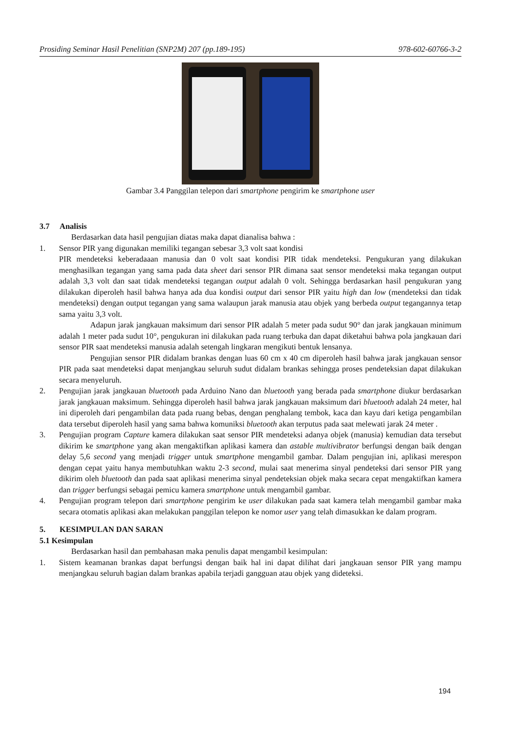Prosiding Seminar Hasil Penelitian (SNP2M) 207 (pp.189-195) 978-602-60766-3-2
Gambar 3.4 Panggilan telepon dari smartphone pengirim ke smartphone user
3.7 Analisis
Berdasarkan data hasil pengujian diatas maka dapat dianalisa bahwa :
1. Sensor PIR yang digunakan memiliki tegangan sebesar 3,3 volt saat kondisi
PIR mendeteksi keberadaaan manusia dan 0 volt saat kondisi PIR tidak mendeteksi. Pengukuran yang dilakukan menghasilkan tegangan yang sama pada data sheet dari sensor PIR dimana saat sensor mendeteksi maka tegangan output adalah 3,3 volt dan saat tidak mendeteksi tegangan output adalah 0 volt. Sehingga berdasarkan hasil pengukuran yang dilakukan diperoleh hasil bahwa hanya ada dua kondisi output dari sensor PIR yaitu high dan low (mendeteksi dan tidak mendeteksi) dengan output tegangan yang sama walaupun jarak manusia atau objek yang berbeda output tegangannya tetap sama yaitu 3,3 volt.
Adapun jarak jangkauan maksimum dari sensor PIR adalah 5 meter pada sudut 90° dan jarak jangkauan minimum adalah 1 meter pada sudut 10°, pengukuran ini dilakukan pada ruang terbuka dan dapat diketahui bahwa pola jangkauan dari sensor PIR saat mendeteksi manusia adalah setengah lingkaran mengikuti bentuk lensanya.
Pengujian sensor PIR didalam brankas dengan luas 60 cm x 40 cm diperoleh hasil bahwa jarak jangkauan sensor PIR pada saat mendeteksi dapat menjangkau seluruh sudut didalam brankas sehingga proses pendeteksian dapat dilakukan secara menyeluruh.
2. Pengujian jarak jangkauan bluetooth pada Arduino Nano dan bluetooth yang berada pada smartphone diukur berdasarkan jarak jangkauan maksimum. Sehingga diperoleh hasil bahwa jarak jangkauan maksimum dari bluetooth adalah 24 meter, hal ini diperoleh dari pengambilan data pada ruang bebas, dengan penghalang tembok, kaca dan kayu dari ketiga pengambilan data tersebut diperoleh hasil yang sama bahwa komuniksi bluetooth akan terputus pada saat melewati jarak 24 meter .
3. Pengujian program Capture kamera dilakukan saat sensor PIR mendeteksi adanya objek (manusia) kemudian data tersebut dikirim ke smartphone yang akan mengaktifkan aplikasi kamera dan astable multivibrator berfungsi dengan baik dengan delay 5,6 second yang menjadi trigger untuk smartphone mengambil gambar. Dalam pengujian ini, aplikasi merespon dengan cepat yaitu hanya membutuhkan waktu 2-3 second, mulai saat menerima sinyal pendeteksi dari sensor PIR yang dikirim oleh bluetooth dan pada saat aplikasi menerima sinyal pendeteksian objek maka secara cepat mengaktifkan kamera dan trigger berfungsi sebagai pemicu kamera smartphone untuk mengambil gambar.
4. Pengujian program telepon dari smartphone pengirim ke user dilakukan pada saat kamera telah mengambil gambar maka secara otomatis aplikasi akan melakukan panggilan telepon ke nomor user yang telah dimasukkan ke dalam program.
5. KESIMPULAN DAN SARAN
5.1 Kesimpulan
Berdasarkan hasil dan pembahasan maka penulis dapat mengambil kesimpulan:
1. Sistem keamanan brankas dapat berfungsi dengan baik hal ini dapat dilihat dari jangkauan sensor PIR yang mampu menjangkau seluruh bagian dalam brankas apabila terjadi gangguan atau objek yang dideteksi.
194